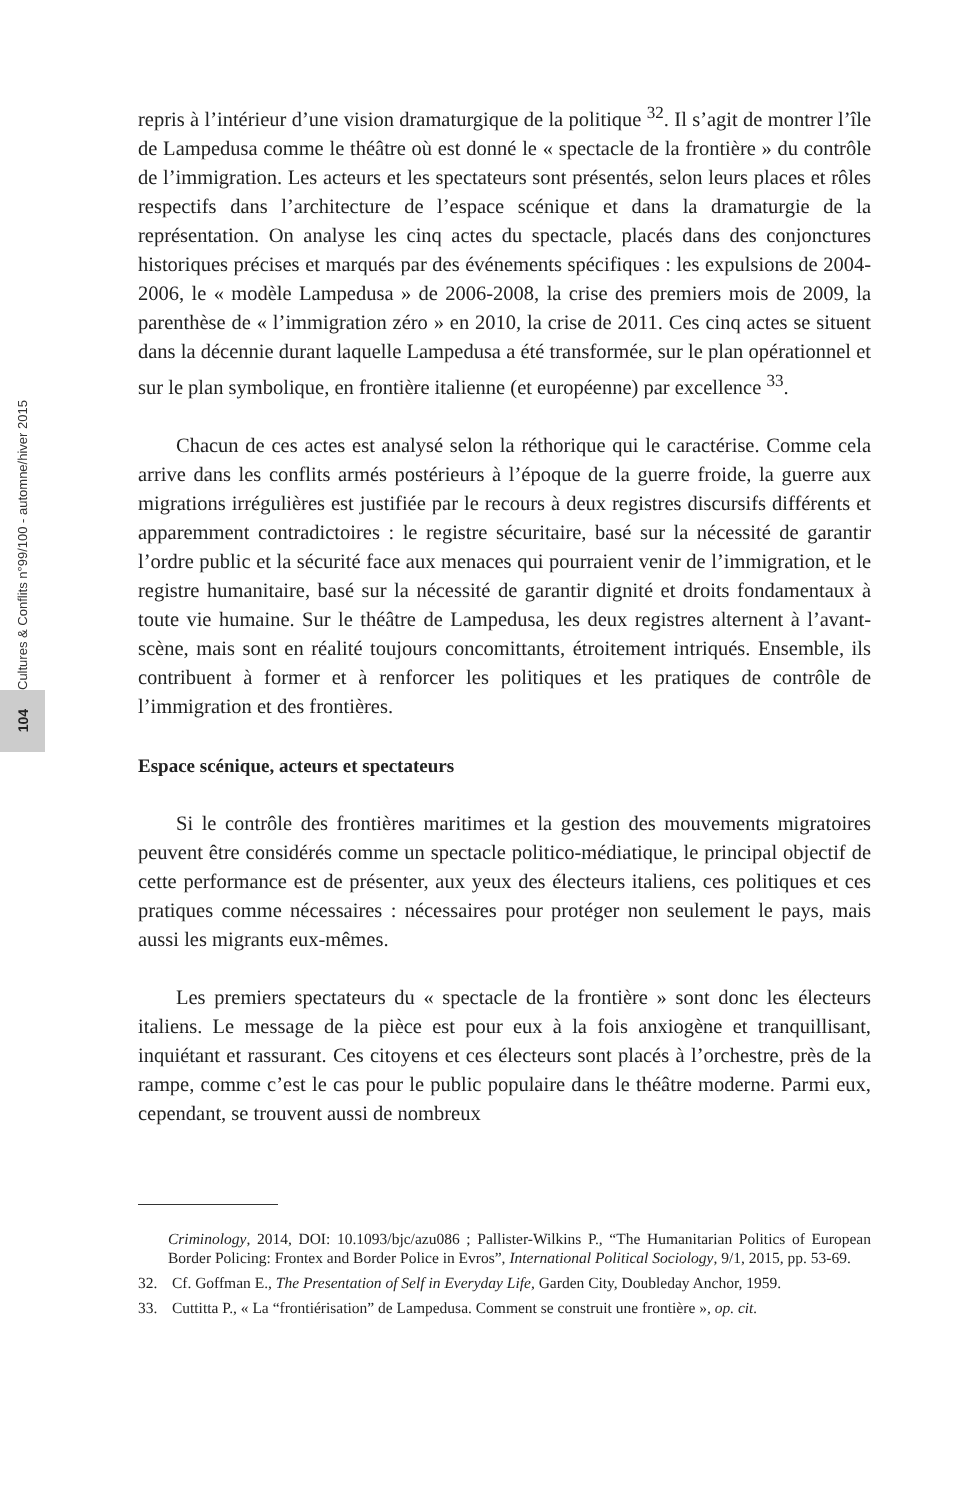Cultures & Conflits n°99/100 - automne/hiver 2015
104
repris à l’intérieur d’une vision dramaturgique de la politique <sup>32</sup>. Il s’agit de montrer l’île de Lampedusa comme le théâtre où est donné le « spectacle de la frontière » du contrôle de l’immigration. Les acteurs et les spectateurs sont présentés, selon leurs places et rôles respectifs dans l’architecture de l’espace scénique et dans la dramaturgie de la représentation. On analyse les cinq actes du spectacle, placés dans des conjonctures historiques précises et marqués par des événements spécifiques : les expulsions de 2004-2006, le « modèle Lampedusa » de 2006-2008, la crise des premiers mois de 2009, la parenthèse de « l’immigration zéro » en 2010, la crise de 2011. Ces cinq actes se situent dans la décennie durant laquelle Lampedusa a été transformée, sur le plan opérationnel et sur le plan symbolique, en frontière italienne (et européenne) par excellence <sup>33</sup>.
Chacun de ces actes est analysé selon la réthorique qui le caractérise. Comme cela arrive dans les conflits armés postérieurs à l’époque de la guerre froide, la guerre aux migrations irrégulières est justifiée par le recours à deux registres discursifs différents et apparemment contradictoires : le registre sécuritaire, basé sur la nécessité de garantir l’ordre public et la sécurité face aux menaces qui pourraient venir de l’immigration, et le registre humanitaire, basé sur la nécessité de garantir dignité et droits fondamentaux à toute vie humaine. Sur le théâtre de Lampedusa, les deux registres alternent à l’avant-scène, mais sont en réalité toujours concomittants, étroitement intriqués. Ensemble, ils contribuent à former et à renforcer les politiques et les pratiques de contrôle de l’immigration et des frontières.
Espace scénique, acteurs et spectateurs
Si le contrôle des frontières maritimes et la gestion des mouvements migratoires peuvent être considérés comme un spectacle politico-médiatique, le principal objectif de cette performance est de présenter, aux yeux des électeurs italiens, ces politiques et ces pratiques comme nécessaires : nécessaires pour protéger non seulement le pays, mais aussi les migrants eux-mêmes.
Les premiers spectateurs du « spectacle de la frontière » sont donc les électeurs italiens. Le message de la pièce est pour eux à la fois anxiogène et tranquillisant, inquiétant et rassurant. Ces citoyens et ces électeurs sont placés à l’orchestre, près de la rampe, comme c’est le cas pour le public populaire dans le théâtre moderne. Parmi eux, cependant, se trouvent aussi de nombreux
Criminology, 2014, DOI: 10.1093/bjc/azu086 ; Pallister-Wilkins P., “The Humanitarian Politics of European Border Policing: Frontex and Border Police in Evros”, International Political Sociology, 9/1, 2015, pp. 53-69.
32. Cf. Goffman E., The Presentation of Self in Everyday Life, Garden City, Doubleday Anchor, 1959.
33. Cuttitta P., « La “frontiérisation” de Lampedusa. Comment se construit une frontière », op. cit.